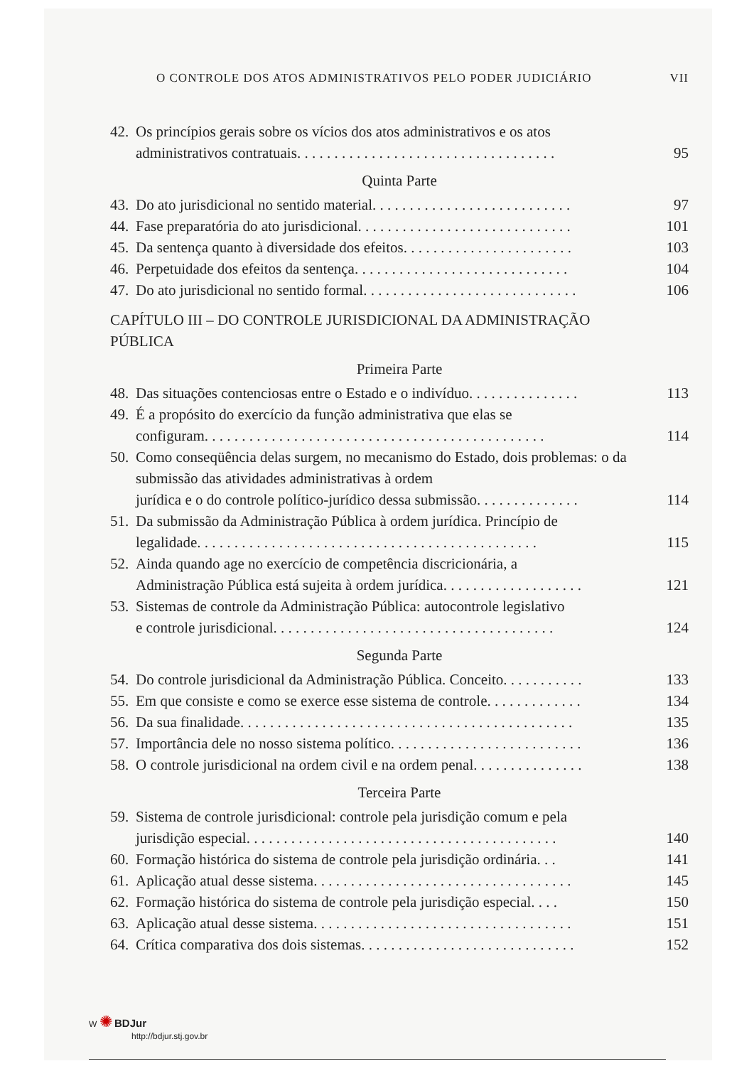O CONTROLE DOS ATOS ADMINISTRATIVOS PELO PODER JUDICIÁRIO VII
42.
Os princípios gerais sobre os vícios dos atos administrativos e os atos
administrativos contratuais . . . . . . . . . . . . . . . . . . . . . . . . . . . . . . . . . . . 95
Quinta Parte
43. Do ato jurisdicional no sentido material . . . . . . . . . . . . . . . . . . . . . . . . . . . 97
44. Fase preparatória do ato jurisdicional. . . . . . . . . . . . . . . . . . . . . . . . . . . . . 101
45. Da sentença quanto à diversidade dos efeitos . . . . . . . . . . . . . . . . . . . . . . . 103
46. Perpetuidade dos efeitos da sentença . . . . . . . . . . . . . . . . . . . . . . . . . . . . . 104
47. Do ato jurisdicional no sentido formal. . . . . . . . . . . . . . . . . . . . . . . . . . . . . 106
CAPÍTULO III – DO CONTROLE JURISDICIONAL DA ADMINISTRAÇÃO
PÚBLICA
Primeira Parte
48. Das situações contenciosas entre o Estado e o indivíduo. . . . . . . . . . . . . . . 113
49.
É a propósito do exercício da função administrativa que elas se
configuram. . . . . . . . . . . . . . . . . . . . . . . . . . . . . . . . . . . . . . . . . . . . . . 114
50.
Como conseqüência delas surgem, no mecanismo do Estado, dois problemas: o da submissão das atividades administrativas à ordem
jurídica e o do controle político-jurídico dessa submissão. . . . . . . . . . . . . . 114
51.
Da submissão da Administração Pública à ordem jurídica. Princípio de
legalidade . . . . . . . . . . . . . . . . . . . . . . . . . . . . . . . . . . . . . . . . . . . . . . 115
52.
Ainda quando age no exercício de competência discricionária, a
Administração Pública está sujeita à ordem jurídica . . . . . . . . . . . . . . . . . . . 121
53.
Sistemas de controle da Administração Pública: autocontrole legislativo
e controle jurisdicional . . . . . . . . . . . . . . . . . . . . . . . . . . . . . . . . . . . . . . 124
Segunda Parte
54. Do controle jurisdicional da Administração Pública. Conceito. . . . . . . . . . . 133
55. Em que consiste e como se exerce esse sistema de controle . . . . . . . . . . . . . 134
56. Da sua finalidade. . . . . . . . . . . . . . . . . . . . . . . . . . . . . . . . . . . . . . . . . . . . . 135
57. Importância dele no nosso sistema político . . . . . . . . . . . . . . . . . . . . . . . . . . 136
58. O controle jurisdicional na ordem civil e na ordem penal . . . . . . . . . . . . . . . 138
Terceira Parte
59.
Sistema de controle jurisdicional: controle pela jurisdição comum e pela
jurisdição especial . . . . . . . . . . . . . . . . . . . . . . . . . . . . . . . . . . . . . . . . . . 140
60. Formação histórica do sistema de controle pela jurisdição ordinária . . . 141
61. Aplicação atual desse sistema . . . . . . . . . . . . . . . . . . . . . . . . . . . . . . . . . . . 145
62. Formação histórica do sistema de controle pela jurisdição especial . . . . 150
63. Aplicação atual desse sistema . . . . . . . . . . . . . . . . . . . . . . . . . . . . . . . . . . . 151
64. Crítica comparativa dos dois sistemas . . . . . . . . . . . . . . . . . . . . . . . . . . . . . 152
W ✺ BDJur
http://bdjur.stj.gov.br